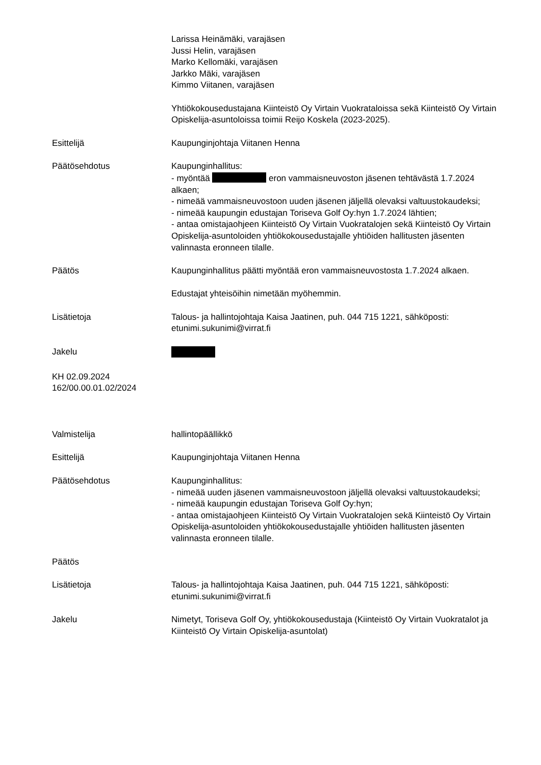Larissa Heinämäki, varajäsen
Jussi Helin, varajäsen
Marko Kellomäki, varajäsen
Jarkko Mäki, varajäsen
Kimmo Viitanen, varajäsen
Yhtiökokousedustajana Kiinteistö Oy Virtain Vuokrataloissa sekä Kiinteistö Oy Virtain Opiskelija-asuntoloissa toimii Reijo Koskela (2023-2025).
Esittelijä Kaupunginjohtaja Viitanen Henna
Päätösehdotus Kaupunginhallitus:
- myöntää eron vammaisneuvoston jäsenen tehtävästä 1.7.2024 alkaen;
- nimeää vammaisneuvostoon uuden jäsenen jäljellä olevaksi valtuustokaudeksi;
- nimeää kaupungin edustajan Toriseva Golf Oy:hyn 1.7.2024 lähtien;
- antaa omistajaohjeen Kiinteistö Oy Virtain Vuokratalojen sekä Kiinteistö Oy Virtain Opiskelija-asuntoloiden yhtiökokousedustajalle yhtiöiden hallitusten jäsenten valinnasta eronneen tilalle.
Päätös Kaupunginhallitus päätti myöntää eron vammaisneuvostosta 1.7.2024 alkaen.
Edustajat yhteisöihin nimetään myöhemmin.
Lisätietoja Talous- ja hallintojohtaja Kaisa Jaatinen, puh. 044 715 1221, sähköposti: etunimi.sukunimi@virrat.fi
Jakelu
KH 02.09.2024
162/00.00.01.02/2024
Valmistelija hallintopäällikkö
Esittelijä Kaupunginjohtaja Viitanen Henna
Päätösehdotus Kaupunginhallitus:
- nimeää uuden jäsenen vammaisneuvostoon jäljellä olevaksi valtuustokaudeksi;
- nimeää kaupungin edustajan Toriseva Golf Oy:hyn;
- antaa omistajaohjeen Kiinteistö Oy Virtain Vuokratalojen sekä Kiinteistö Oy Virtain Opiskelija-asuntoloiden yhtiökokousedustajalle yhtiöiden hallitusten jäsenten valinnasta eronneen tilalle.
Päätös
Lisätietoja Talous- ja hallintojohtaja Kaisa Jaatinen, puh. 044 715 1221, sähköposti: etunimi.sukunimi@virrat.fi
Jakelu Nimetyt, Toriseva Golf Oy, yhtiökokousedustaja (Kiinteistö Oy Virtain Vuokratalot ja Kiinteistö Oy Virtain Opiskelija-asuntolat)